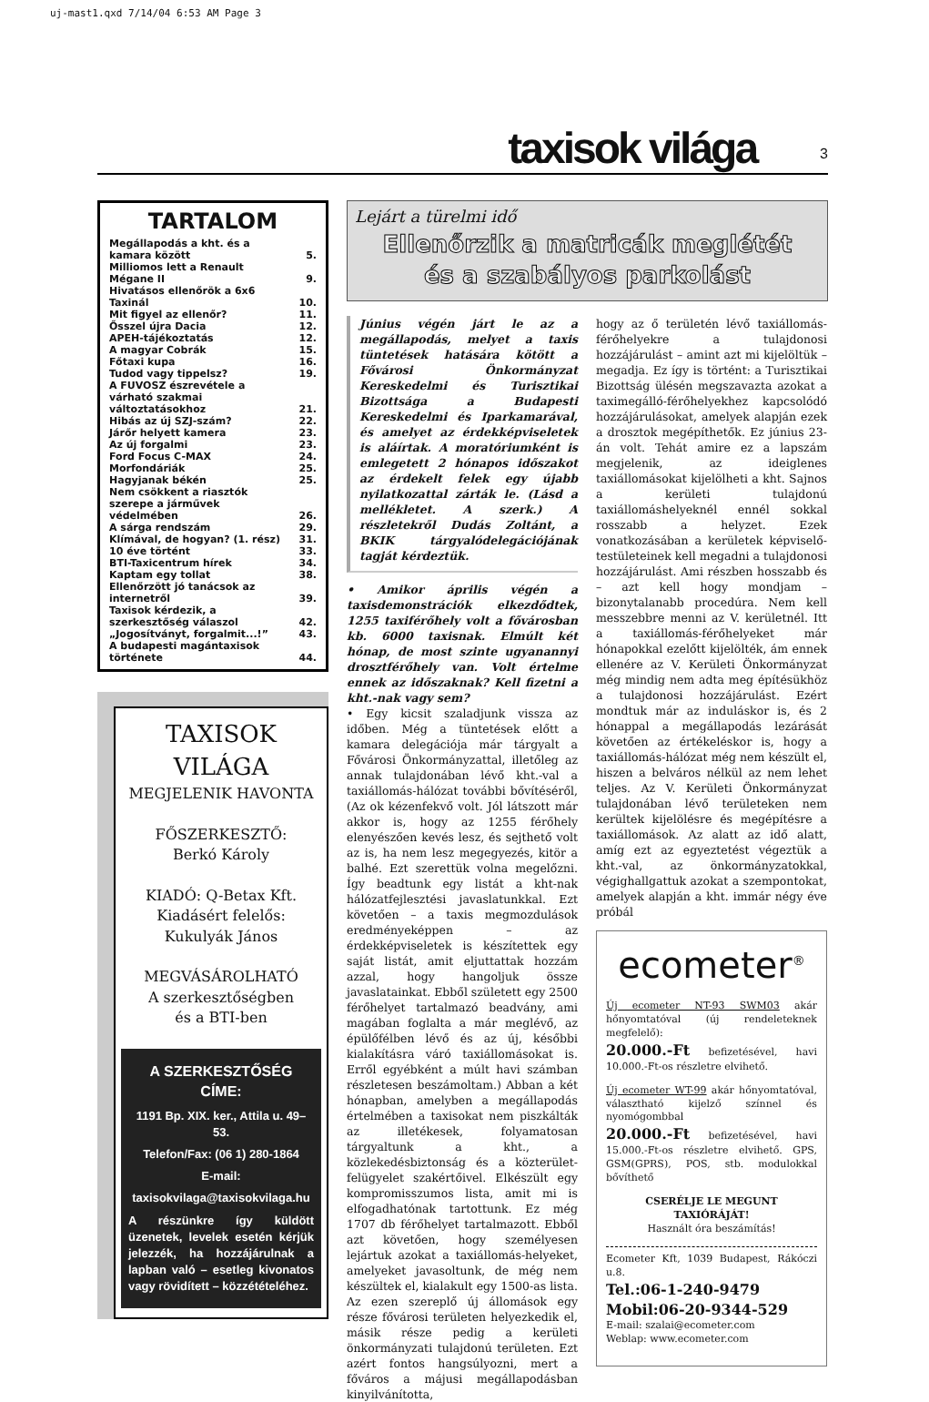uj-mast1.qxd 7/14/04 6:53 AM Page 3
taxisok világa 3
TARTALOM
| Megállapodás a kht. és a kamara között | 5. |
| Milliomos lett a Renault Mégane II | 9. |
| Hivatásos ellenőrök a 6x6 Taxinál | 10. |
| Mit figyel az ellenőr? | 11. |
| Ősszel újra Dacia | 12. |
| APEH-tájékoztatás | 12. |
| A magyar Cobrák | 15. |
| Főtaxi kupa | 16. |
| Tudod vagy tippelsz? | 19. |
| A FUVOSZ észrevétele a várható szakmai változtatásokhoz | 21. |
| Hibás az új SZJ-szám? | 22. |
| Járőr helyett kamera | 23. |
| Az új forgalmi | 23. |
| Ford Focus C-MAX | 24. |
| Morfondáriák | 25. |
| Hagyjanak békén | 25. |
| Nem csökkent a riasztók szerepe a járművek védelmében | 26. |
| A sárga rendszám | 29. |
| Klímával, de hogyan? (1. rész) | 31. |
| 10 éve történt | 33. |
| BTI-Taxicentrum hírek | 34. |
| Kaptam egy tollat | 38. |
| Ellenőrzött jó tanácsok az internetről | 39. |
| Taxisok kérdezik, a szerkesztőség válaszol | 42. |
| „Jogosítványt, forgalmit...!” | 43. |
| A budapesti magántaxisok története | 44. |
TAXISOK VILÁGA
MEGJELENIK HAVONTA
FŐSZERKESZTŐ:
Berkó Károly
KIADÓ: Q-Betax Kft.
Kiadásért felelős:
Kukulyák János
MEGVÁSÁROLHATÓ
A szerkesztőségben
és a BTI-ben
A SZERKESZTŐSÉG CÍME:
1191 Bp. XIX. ker., Attila u. 49–53.
Telefon/Fax: (06 1) 280-1864
E-mail:
taxisokvilaga@taxisokvilaga.hu
A részünkre így küldött üzenetek, levelek esetén kérjük jelezzék, ha hozzájárulnak a lapban való – esetleg kivonatos vagy rövidített – közzétételéhez.
Lejárt a türelmi idő
Ellenőrzik a matricák meglétét
és a szabályos parkolást
Június végén járt le az a megállapodás, melyet a taxis tüntetések hatására kötött a Fővárosi Önkormányzat Kereskedelmi és Turisztikai Bizottsága a Budapesti Kereskedelmi és Iparkamarával, és amelyet az érdekképviseletek is aláírtak. A moratóriumként is emlegetett 2 hónapos időszakot az érdekelt felek egy újabb nyilatkozattal zárták le. (Lásd a mellékletet. A szerk.) A részletekről Dudás Zoltánt, a BKIK tárgyalódelegációjának tagját kérdeztük.
• Amikor április végén a taxisdemonstrációk elkezdődtek, 1255 taxiférőhely volt a fővárosban kb. 6000 taxisnak. Elmúlt két hónap, de most szinte ugyanannyi drosztférőhely van. Volt értelme ennek az időszaknak? Kell fizetni a kht.-nak vagy sem?
• Egy kicsit szaladjunk vissza az időben. Még a tüntetések előtt a kamara delegációja már tárgyalt a Fővárosi Önkormányzattal, illetőleg az annak tulajdonában lévő kht.-val a taxiállomás-hálózat további bővítéséről, (Az ok kézenfekvő volt. Jól látszott már akkor is, hogy az 1255 férőhely elenyészően kevés lesz, és sejthető volt az is, ha nem lesz megegyezés, kitör a balhé. Ezt szerettük volna megelőzni. Így beadtunk egy listát a kht-nak hálózatfejlesztési javaslatunkkal. Ezt követően – a taxis megmozdulások eredményeképpen – az érdekképviseletek is készítettek egy saját listát, amit eljuttattak hozzám azzal, hogy hangoljuk össze javaslatainkat. Ebből született egy 2500 férőhelyet tartalmazó beadvány, ami magában foglalta a már meglévő, az épülőfélben lévő és az új, későbbi kialakításra váró taxiállomásokat is. Erről egyébként a múlt havi számban részletesen beszámoltam.) Abban a két hónapban, amelyben a megállapodás értelmében a taxisokat nem piszkálták az illetékesek, folyamatosan tárgyaltunk a kht., a közlekedésbiztonság és a közterület-felügyelet szakértőivel. Elkészült egy kompromisszumos lista, amit mi is elfogadhatónak tartottunk. Ez még 1707 db férőhelyet tartalmazott. Ebből azt követően, hogy személyesen lejártuk azokat a taxiállomás-helyeket, amelyeket javasoltunk, de még nem készültek el, kialakult egy 1500-as lista. Az ezen szereplő új állomások egy része fővárosi területen helyezkedik el, másik része pedig a kerületi önkormányzati tulajdonú területen. Ezt azért fontos hangsúlyozni, mert a főváros a májusi megállapodásban kinyilvánította,
hogy az ő területén lévő taxiállomás-férőhelyekre a tulajdonosi hozzájárulást – amint azt mi kijelöltük – megadja. Ez így is történt: a Turisztikai Bizottság ülésén megszavazta azokat a taximegálló-férőhelyekhez kapcsolódó hozzájárulásokat, amelyek alapján ezek a drosztok megépíthetők. Ez június 23-án volt. Tehát amire ez a lapszám megjelenik, az ideiglenes taxiállomásokat kijelölheti a kht. Sajnos a kerületi tulajdonú taxiállomáshelyeknél ennél sokkal rosszabb a helyzet. Ezek vonatkozásában a kerületek képviselő-testületeinek kell megadni a tulajdonosi hozzájárulást. Ami részben hosszabb és – azt kell hogy mondjam – bizonytalanabb procedúra. Nem kell messzebbre menni az V. kerületnél. Itt a taxiállomás-férőhelyeket már hónapokkal ezelőtt kijelölték, ám ennek ellenére az V. Kerületi Önkormányzat még mindig nem adta meg építésükhöz a tulajdonosi hozzájárulást. Ezért mondtuk már az induláskor is, és 2 hónappal a megállapodás lezárását követően az értékeléskor is, hogy a taxiállomás-hálózat még nem készült el, hiszen a belváros nélkül az nem lehet teljes. Az V. Kerületi Önkormányzat tulajdonában lévő területeken nem kerültek kijelölésre és megépítésre a taxiállomások. Az alatt az idő alatt, amíg ezt az egyeztetést végeztük a kht.-val, az önkormányzatokkal, végighallgattuk azokat a szempontokat, amelyek alapján a kht. immár négy éve próbál
ecometer<sup>®</sup>
Új ecometer NT-93 SWM03 akár hőnyomtatóval (új rendeleteknek megfelelő):
20.000.-Ft befizetésével, havi 10.000.-Ft-os részletre elvihető.
Új ecometer WT-99 akár hőnyomtatóval, választható kijelző színnel és nyomógombbal
20.000.-Ft befizetésével, havi 15.000.-Ft-os részletre elvihető. GPS, GSM(GPRS), POS, stb. modulokkal bővíthető
CSERÉLJE LE MEGUNT TAXIÓRÁJÁT!
Használt óra beszámítás!
Ecometer Kft, 1039 Budapest, Rákóczi u.8.
Tel.:06-1-240-9479
Mobil:06-20-9344-529
E-mail: szalai@ecometer.com
Weblap: www.ecometer.com